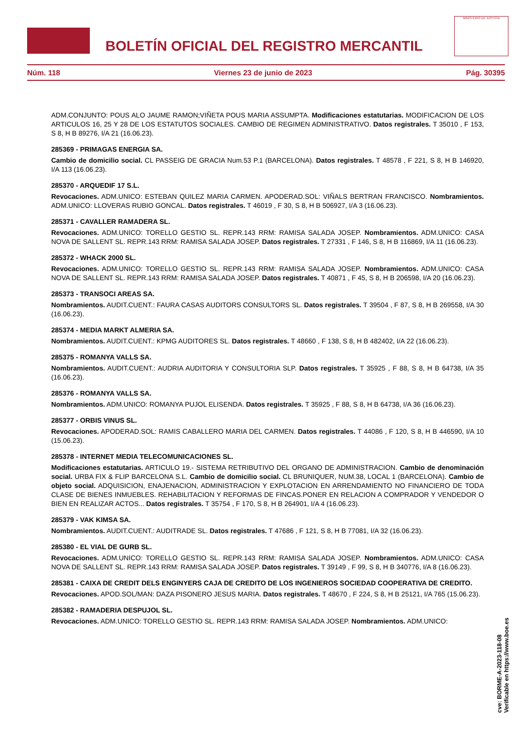BOLETÍN OFICIAL DEL REGISTRO MERCANTIL
MINISTERIO DE JUSTICIA
Núm. 118 Viernes 23 de junio de 2023 Pág. 30395
ADM.CONJUNTO: POUS ALO JAUME RAMON;VIÑETA POUS MARIA ASSUMPTA. Modificaciones estatutarias. MODIFICACION DE LOS ARTICULOS 16, 25 Y 28 DE LOS ESTATUTOS SOCIALES. CAMBIO DE REGIMEN ADMINISTRATIVO. Datos registrales. T 35010 , F 153, S 8, H B 89276, I/A 21 (16.06.23).
285369 - PRIMAGAS ENERGIA SA.
Cambio de domicilio social. CL PASSEIG DE GRACIA Num.53 P.1 (BARCELONA). Datos registrales. T 48578 , F 221, S 8, H B 146920, I/A 113 (16.06.23).
285370 - ARQUEDIF 17 S.L.
Revocaciones. ADM.UNICO: ESTEBAN QUILEZ MARIA CARMEN. APODERAD.SOL: VIÑALS BERTRAN FRANCISCO. Nombramientos. ADM.UNICO: LLOVERAS RUBIO GONCAL. Datos registrales. T 46019 , F 30, S 8, H B 506927, I/A 3 (16.06.23).
285371 - CAVALLER RAMADERA SL.
Revocaciones. ADM.UNICO: TORELLO GESTIO SL. REPR.143 RRM: RAMISA SALADA JOSEP. Nombramientos. ADM.UNICO: CASA NOVA DE SALLENT SL. REPR.143 RRM: RAMISA SALADA JOSEP. Datos registrales. T 27331 , F 146, S 8, H B 116869, I/A 11 (16.06.23).
285372 - WHACK 2000 SL.
Revocaciones. ADM.UNICO: TORELLO GESTIO SL. REPR.143 RRM: RAMISA SALADA JOSEP. Nombramientos. ADM.UNICO: CASA NOVA DE SALLENT SL. REPR.143 RRM: RAMISA SALADA JOSEP. Datos registrales. T 40871 , F 45, S 8, H B 206598, I/A 20 (16.06.23).
285373 - TRANSOCI AREAS SA.
Nombramientos. AUDIT.CUENT.: FAURA CASAS AUDITORS CONSULTORS SL. Datos registrales. T 39504 , F 87, S 8, H B 269558, I/A 30 (16.06.23).
285374 - MEDIA MARKT ALMERIA SA.
Nombramientos. AUDIT.CUENT.: KPMG AUDITORES SL. Datos registrales. T 48660 , F 138, S 8, H B 482402, I/A 22 (16.06.23).
285375 - ROMANYA VALLS SA.
Nombramientos. AUDIT.CUENT.: AUDRIA AUDITORIA Y CONSULTORIA SLP. Datos registrales. T 35925 , F 88, S 8, H B 64738, I/A 35 (16.06.23).
285376 - ROMANYA VALLS SA.
Nombramientos. ADM.UNICO: ROMANYA PUJOL ELISENDA. Datos registrales. T 35925 , F 88, S 8, H B 64738, I/A 36 (16.06.23).
285377 - ORBIS VINUS SL.
Revocaciones. APODERAD.SOL: RAMIS CABALLERO MARIA DEL CARMEN. Datos registrales. T 44086 , F 120, S 8, H B 446590, I/A 10 (15.06.23).
285378 - INTERNET MEDIA TELECOMUNICACIONES SL.
Modificaciones estatutarias. ARTICULO 19.- SISTEMA RETRIBUTIVO DEL ORGANO DE ADMINISTRACION. Cambio de denominación social. URBA FIX & FLIP BARCELONA S.L. Cambio de domicilio social. CL BRUNIQUER, NUM.38, LOCAL 1 (BARCELONA). Cambio de objeto social. ADQUISICION, ENAJENACION, ADMINISTRACION Y EXPLOTACION EN ARRENDAMIENTO NO FINANCIERO DE TODA CLASE DE BIENES INMUEBLES. REHABILITACION Y REFORMAS DE FINCAS.PONER EN RELACION A COMPRADOR Y VENDEDOR O BIEN EN REALIZAR ACTOS... Datos registrales. T 35754 , F 170, S 8, H B 264901, I/A 4 (16.06.23).
285379 - VAK KIMSA SA.
Nombramientos. AUDIT.CUENT.: AUDITRADE SL. Datos registrales. T 47686 , F 121, S 8, H B 77081, I/A 32 (16.06.23).
285380 - EL VIAL DE GURB SL.
Revocaciones. ADM.UNICO: TORELLO GESTIO SL. REPR.143 RRM: RAMISA SALADA JOSEP. Nombramientos. ADM.UNICO: CASA NOVA DE SALLENT SL. REPR.143 RRM: RAMISA SALADA JOSEP. Datos registrales. T 39149 , F 99, S 8, H B 340776, I/A 8 (16.06.23).
285381 - CAIXA DE CREDIT DELS ENGINYERS CAJA DE CREDITO DE LOS INGENIEROS SOCIEDAD COOPERATIVA DE CREDITO.
Revocaciones. APOD.SOL/MAN: DAZA PISONERO JESUS MARIA. Datos registrales. T 48670 , F 224, S 8, H B 25121, I/A 765 (15.06.23).
285382 - RAMADERIA DESPUJOL SL.
Revocaciones. ADM.UNICO: TORELLO GESTIO SL. REPR.143 RRM: RAMISA SALADA JOSEP. Nombramientos. ADM.UNICO:
cve: BORME-A-2023-118-08
Verificable en https://www.boe.es